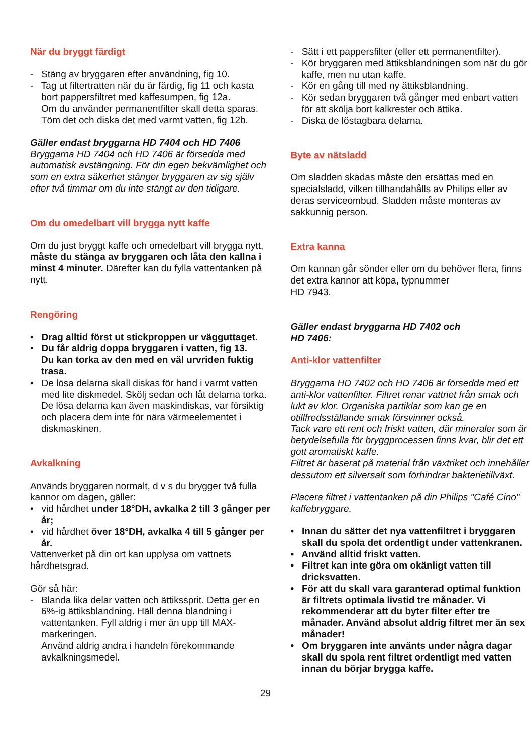När du bryggt färdigt
- Stäng av bryggaren efter användning, fig 10.
- Tag ut filtertratten när du är färdig, fig 11 och kasta bort pappersfiltret med kaffesumpen, fig 12a.
Om du använder permanentfilter skall detta sparas. Töm det och diska det med varmt vatten, fig 12b.
Gäller endast bryggarna HD 7404 och HD 7406
Bryggarna HD 7404 och HD 7406 är försedda med automatisk avstängning. För din egen bekvämlighet och som en extra säkerhet stänger bryggaren av sig själv efter två timmar om du inte stängt av den tidigare.
Om du omedelbart vill brygga nytt kaffe
Om du just bryggt kaffe och omedelbart vill brygga nytt, måste du stänga av bryggaren och låta den kallna i minst 4 minuter. Därefter kan du fylla vattentanken på nytt.
Rengöring
• Drag alltid först ut stickproppen ur vägguttaget.
• Du får aldrig doppa bryggaren i vatten, fig 13.
Du kan torka av den med en väl urvriden fuktig trasa.
• De lösa delarna skall diskas för hand i varmt vatten med lite diskmedel. Skölj sedan och låt delarna torka. De lösa delarna kan även maskindiskas, var försiktig och placera dem inte för nära värmeelementet i diskmaskinen.
Avkalkning
Används bryggaren normalt, d v s du brygger två fulla kannor om dagen, gäller:
• vid hårdhet under 18°DH, avkalka 2 till 3 gånger per år;
• vid hårdhet över 18°DH, avkalka 4 till 5 gånger per år.
Vattenverket på din ort kan upplysa om vattnets hårdhetsgrad.
Gör så här:
- Blanda lika delar vatten och ättikssprit. Detta ger en 6%-ig ättiksblandning. Häll denna blandning i vattentanken. Fyll aldrig i mer än upp till MAX-markeringen.
Använd aldrig andra i handeln förekommande avkalkningsmedel.
- Sätt i ett pappersfilter (eller ett permanentfilter).
- Kör bryggaren med ättiksblandningen som när du gör kaffe, men nu utan kaffe.
- Kör en gång till med ny ättiksblandning.
- Kör sedan bryggaren två gånger med enbart vatten för att skölja bort kalkrester och ättika.
- Diska de löstagbara delarna.
Byte av nätsladd
Om sladden skadas måste den ersättas med en specialsladd, vilken tillhandahålls av Philips eller av deras serviceombud. Sladden måste monteras av sakkunnig person.
Extra kanna
Om kannan går sönder eller om du behöver flera, finns det extra kannor att köpa, typnummer
HD 7943.
Gäller endast bryggarna HD 7402 och
HD 7406:
Anti-klor vattenfilter
Bryggarna HD 7402 och HD 7406 är försedda med ett anti-klor vattenfilter. Filtret renar vattnet från smak och lukt av klor. Organiska partiklar som kan ge en otillfredsställande smak försvinner också.
Tack vare ett rent och friskt vatten, där mineraler som är betydelsefulla för bryggprocessen finns kvar, blir det ett gott aromatiskt kaffe.
Filtret är baserat på material från växtriket och innehåller dessutom ett silversalt som förhindrar bakterietillväxt.
Placera filtret i vattentanken på din Philips "Café Cino" kaffebryggare.
• Innan du sätter det nya vattenfiltret i bryggaren skall du spola det ordentligt under vattenkranen.
• Använd alltid friskt vatten.
• Filtret kan inte göra om okänligt vatten till dricksvatten.
• För att du skall vara garanterad optimal funktion är filtrets optimala livstid tre månader. Vi rekommenderar att du byter filter efter tre månader. Använd absolut aldrig filtret mer än sex månader!
• Om bryggaren inte använts under några dagar skall du spola rent filtret ordentligt med vatten innan du börjar brygga kaffe.
29